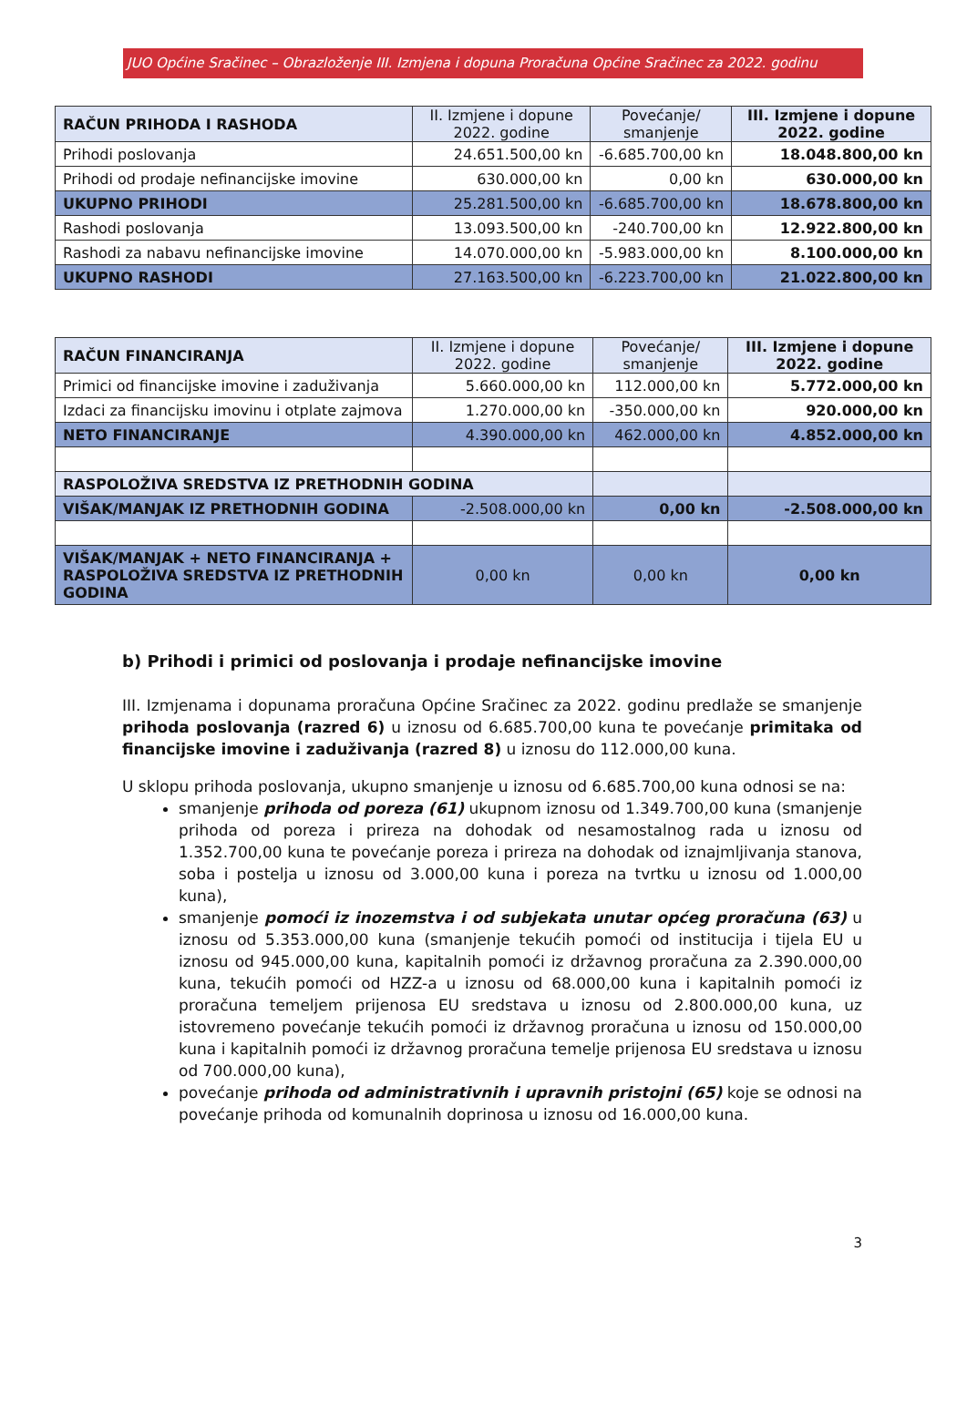JUO Općine Sračinec – Obrazloženje III. Izmjena i dopuna Proračuna Općine Sračinec za 2022. godinu
| RAČUN PRIHODA I RASHODA | II. Izmjene i dopune 2022. godine | Povećanje/ smanjenje | III. Izmjene i dopune 2022. godine |
| --- | --- | --- | --- |
| Prihodi poslovanja | 24.651.500,00 kn | -6.685.700,00 kn | 18.048.800,00 kn |
| Prihodi od prodaje nefinancijske imovine | 630.000,00 kn | 0,00 kn | 630.000,00 kn |
| UKUPNO PRIHODI | 25.281.500,00 kn | -6.685.700,00 kn | 18.678.800,00 kn |
| Rashodi poslovanja | 13.093.500,00 kn | -240.700,00 kn | 12.922.800,00 kn |
| Rashodi za nabavu nefinancijske imovine | 14.070.000,00 kn | -5.983.000,00 kn | 8.100.000,00 kn |
| UKUPNO RASHODI | 27.163.500,00 kn | -6.223.700,00 kn | 21.022.800,00 kn |
| RAČUN FINANCIRANJA | II. Izmjene i dopune 2022. godine | Povećanje/ smanjenje | III. Izmjene i dopune 2022. godine |
| --- | --- | --- | --- |
| Primici od financijske imovine i zaduživanja | 5.660.000,00 kn | 112.000,00 kn | 5.772.000,00 kn |
| Izdaci za financijsku imovinu i otplate zajmova | 1.270.000,00 kn | -350.000,00 kn | 920.000,00 kn |
| NETO FINANCIRANJE | 4.390.000,00 kn | 462.000,00 kn | 4.852.000,00 kn |
| RASPOLOŽIVA SREDSTVA IZ PRETHODNIH GODINA | | | |
| VIŠAK/MANJAK IZ PRETHODNIH GODINA | -2.508.000,00 kn | 0,00 kn | -2.508.000,00 kn |
| VIŠAK/MANJAK + NETO FINANCIRANJA + RASPOLOŽIVA SREDSTVA IZ PRETHODNIH GODINA | 0,00 kn | 0,00 kn | 0,00 kn |
b) Prihodi i primici od poslovanja i prodaje nefinancijske imovine
III. Izmjenama i dopunama proračuna Općine Sračinec za 2022. godinu predlaže se smanjenje prihoda poslovanja (razred 6) u iznosu od 6.685.700,00 kuna te povećanje primitaka od financijske imovine i zaduživanja (razred 8) u iznosu do 112.000,00 kuna.
U sklopu prihoda poslovanja, ukupno smanjenje u iznosu od 6.685.700,00 kuna odnosi se na:
smanjenje prihoda od poreza (61) ukupnom iznosu od 1.349.700,00 kuna (smanjenje prihoda od poreza i prireza na dohodak od nesamostalnog rada u iznosu od 1.352.700,00 kuna te povećanje poreza i prireza na dohodak od iznajmljivanja stanova, soba i postelja u iznosu od 3.000,00 kuna i poreza na tvrtku u iznosu od 1.000,00 kuna),
smanjenje pomoći iz inozemstva i od subjekata unutar općeg proračuna (63) u iznosu od 5.353.000,00 kuna (smanjenje tekućih pomoći od institucija i tijela EU u iznosu od 945.000,00 kuna, kapitalnih pomoći iz državnog proračuna za 2.390.000,00 kuna, tekućih pomoći od HZZ-a u iznosu od 68.000,00 kuna i kapitalnih pomoći iz proračuna temeljem prijenosa EU sredstava u iznosu od 2.800.000,00 kuna, uz istovremeno povećanje tekućih pomoći iz državnog proračuna u iznosu od 150.000,00 kuna i kapitalnih pomoći iz državnog proračuna temelje prijenosa EU sredstava u iznosu od 700.000,00 kuna),
povećanje prihoda od administrativnih i upravnih pristojni (65) koje se odnosi na povećanje prihoda od komunalnih doprinosa u iznosu od 16.000,00 kuna.
3